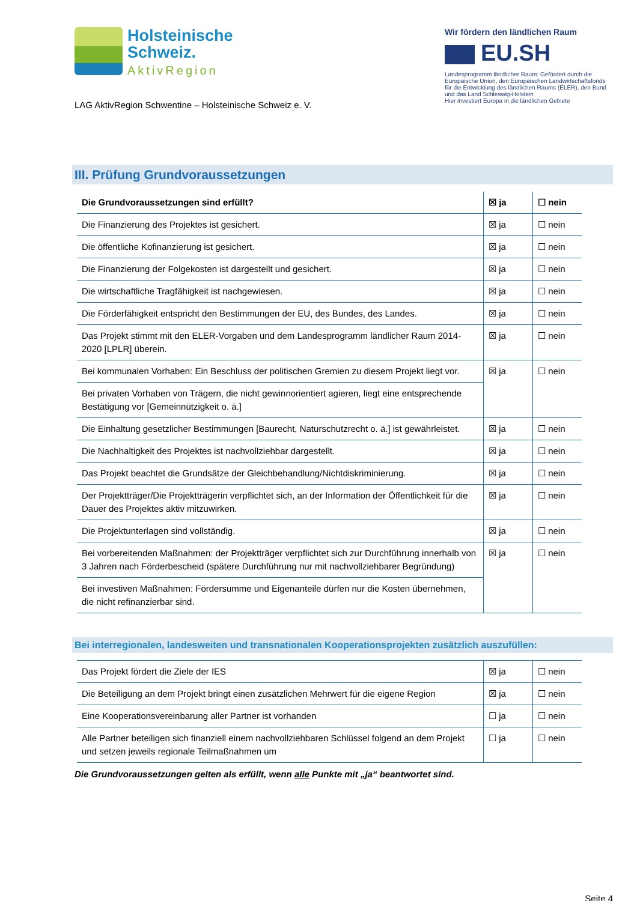Holsteinische
Schweiz.
AktivRegion
LAG AktivRegion Schwentine – Holsteinische Schweiz e. V.
Wir fördern den ländlichen Raum
EU.SH
Landesprogramm ländlicher Raum: Gefördert durch die Europäische Union, den Europäischen Landwirtschaftsfonds für die Entwicklung des ländlichen Raums (ELER), den Bund und das Land Schleswig-Holstein
Hier investiert Europa in die ländlichen Gebiete
III. Prüfung Grundvoraussetzungen
| Die Grundvoraussetzungen sind erfüllt? | ☒ ja | ☐ nein |
| Die Finanzierung des Projektes ist gesichert. | ☒ ja | ☐ nein |
| Die öffentliche Kofinanzierung ist gesichert. | ☒ ja | ☐ nein |
| Die Finanzierung der Folgekosten ist dargestellt und gesichert. | ☒ ja | ☐ nein |
| Die wirtschaftliche Tragfähigkeit ist nachgewiesen. | ☒ ja | ☐ nein |
| Die Förderfähigkeit entspricht den Bestimmungen der EU, des Bundes, des Landes. | ☒ ja | ☐ nein |
| Das Projekt stimmt mit den ELER-Vorgaben und dem Landesprogramm ländlicher Raum 2014-2020 [LPLR] überein. | ☒ ja | ☐ nein |
| Bei kommunalen Vorhaben: Ein Beschluss der politischen Gremien zu diesem Projekt liegt vor. | ☒ ja | ☐ nein |
| Bei privaten Vorhaben von Trägern, die nicht gewinnorientiert agieren, liegt eine entsprechende Bestätigung vor [Gemeinnützigkeit o. ä.] | | |
| Die Einhaltung gesetzlicher Bestimmungen [Baurecht, Naturschutzrecht o. ä.] ist gewährleistet. | ☒ ja | ☐ nein |
| Die Nachhaltigkeit des Projektes ist nachvollziehbar dargestellt. | ☒ ja | ☐ nein |
| Das Projekt beachtet die Grundsätze der Gleichbehandlung/Nichtdiskriminierung. | ☒ ja | ☐ nein |
| Der Projektträger/Die Projektträgerin verpflichtet sich, an der Information der Öffentlichkeit für die Dauer des Projektes aktiv mitzuwirken. | ☒ ja | ☐ nein |
| Die Projektunterlagen sind vollständig. | ☒ ja | ☐ nein |
| Bei vorbereitenden Maßnahmen: der Projektträger verpflichtet sich zur Durchführung innerhalb von 3 Jahren nach Förderbescheid (spätere Durchführung nur mit nachvollziehbarer Begründung) | ☒ ja | ☐ nein |
| Bei investiven Maßnahmen: Fördersumme und Eigenanteile dürfen nur die Kosten übernehmen, die nicht refinanzierbar sind. | | |
Bei interregionalen, landesweiten und transnationalen Kooperationsprojekten zusätzlich auszufüllen:
| Das Projekt fördert die Ziele der IES | ☒ ja | ☐ nein |
| Die Beteiligung an dem Projekt bringt einen zusätzlichen Mehrwert für die eigene Region | ☒ ja | ☐ nein |
| Eine Kooperationsvereinbarung aller Partner ist vorhanden | ☐ ja | ☐ nein |
| Alle Partner beteiligen sich finanziell einem nachvollziehbaren Schlüssel folgend an dem Projekt und setzen jeweils regionale Teilmaßnahmen um | ☐ ja | ☐ nein |
Die Grundvoraussetzungen gelten als erfüllt, wenn alle Punkte mit „ja“ beantwortet sind.
Seite 4